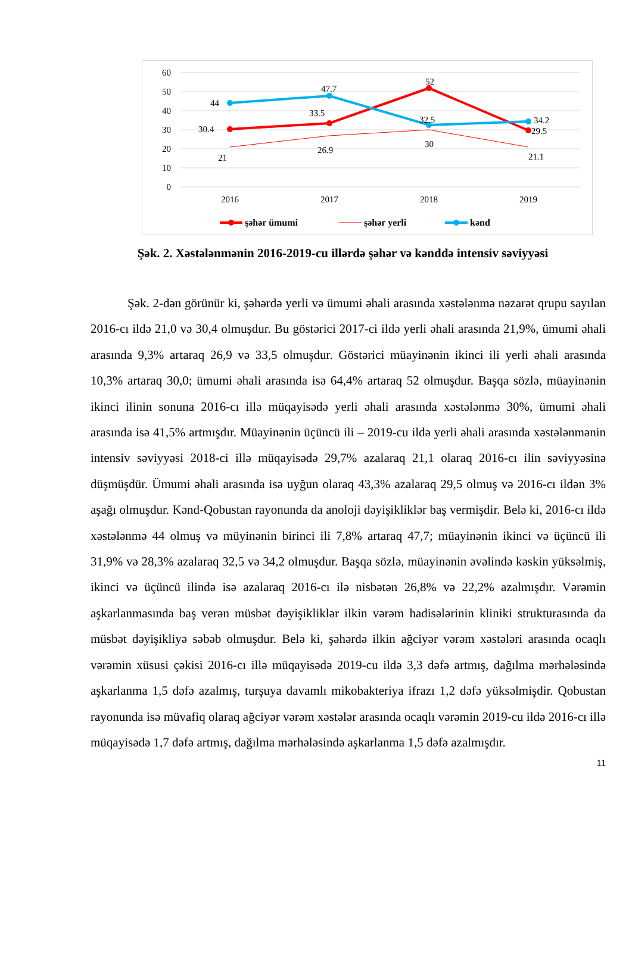60
50
40
30
20
10
0
2016
2017
2018
2019
44
47.7
32.5
34.2
30.4
33.5
52
29.5
21
26.9
30
21.1
şəhər ümumi
şəhər yerli
kənd
Şək. 2. Xəstələnmənin 2016-2019-cu illərdə şəhər və kənddə intensiv səviyyəsi
Şək. 2-dən görünür ki, şəhərdə yerli və ümumi əhali arasında xəstələnmə nəzarət qrupu sayılan 2016-cı ildə 21,0 və 30,4 olmuşdur. Bu göstərici 2017-ci ildə yerli əhali arasında 21,9%, ümumi əhali arasında 9,3% artaraq 26,9 və 33,5 olmuşdur. Göstərici müayinənin ikinci ili yerli əhali arasında 10,3% artaraq 30,0; ümumi əhali arasında isə 64,4% artaraq 52 olmuşdur. Başqa sözlə, müayinənin ikinci ilinin sonuna 2016-cı illə müqayisədə yerli əhali arasında xəstələnmə 30%, ümumi əhali arasında isə 41,5% artmışdır. Müayinənin üçüncü ili – 2019-cu ildə yerli əhali arasında xəstələnmənin intensiv səviyyəsi 2018-ci illə müqayisədə 29,7% azalaraq 21,1 olaraq 2016-cı ilin səviyyəsinə düşmüşdür. Ümumi əhali arasında isə uyğun olaraq 43,3% azalaraq 29,5 olmuş və 2016-cı ildən 3% aşağı olmuşdur. Kənd-Qobustan rayonunda da anoloji dəyişikliklər baş vermişdir. Belə ki, 2016-cı ildə xəstələnmə 44 olmuş və müyinənin birinci ili 7,8% artaraq 47,7; müayinənin ikinci və üçüncü ili 31,9% və 28,3% azalaraq 32,5 və 34,2 olmuşdur. Başqa sözlə, müayinənin əvəlində kəskin yüksəlmiş, ikinci və üçüncü ilində isə azalaraq 2016-cı ilə nisbətən 26,8% və 22,2% azalmışdır. Vərəmin aşkarlanmasında baş verən müsbət dəyişikliklər ilkin vərəm hadisələrinin kliniki strukturasında da müsbət dəyişikliyə səbəb olmuşdur. Belə ki, şəhərdə ilkin ağciyər vərəm xəstələri arasında ocaqlı vərəmin xüsusi çəkisi 2016-cı illə müqayisədə 2019-cu ildə 3,3 dəfə artmış, dağılma mərhələsində aşkarlanma 1,5 dəfə azalmış, turşuya davamlı mikobakteriya ifrazı 1,2 dəfə yüksəlmişdir. Qobustan rayonunda isə müvafiq olaraq ağciyər vərəm xəstələr arasında ocaqlı vərəmin 2019-cu ildə 2016-cı illə müqayisədə 1,7 dəfə artmış, dağılma mərhələsində aşkarlanma 1,5 dəfə azalmışdır.
11